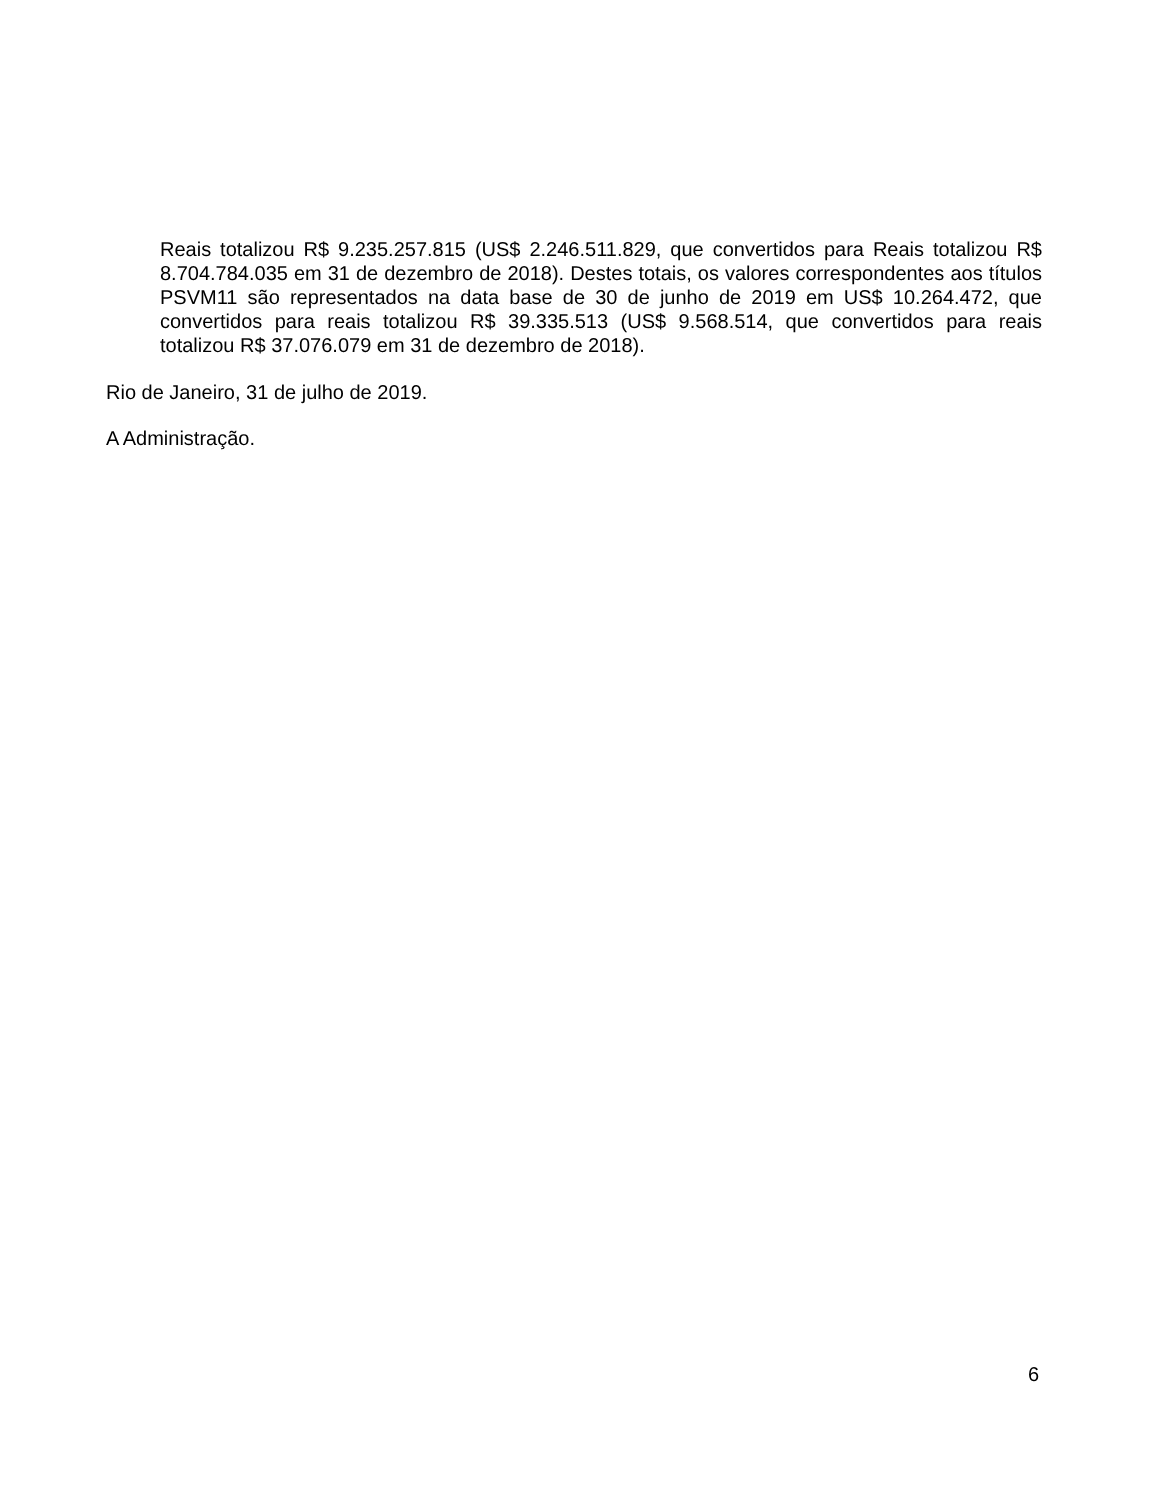Reais totalizou R$ 9.235.257.815 (US$ 2.246.511.829, que convertidos para Reais totalizou R$ 8.704.784.035 em 31 de dezembro de 2018). Destes totais, os valores correspondentes aos títulos PSVM11 são representados na data base de 30 de junho de 2019 em US$ 10.264.472, que convertidos para reais totalizou R$ 39.335.513 (US$ 9.568.514, que convertidos para reais totalizou R$ 37.076.079 em 31 de dezembro de 2018).
Rio de Janeiro, 31 de julho de 2019.
A Administração.
6